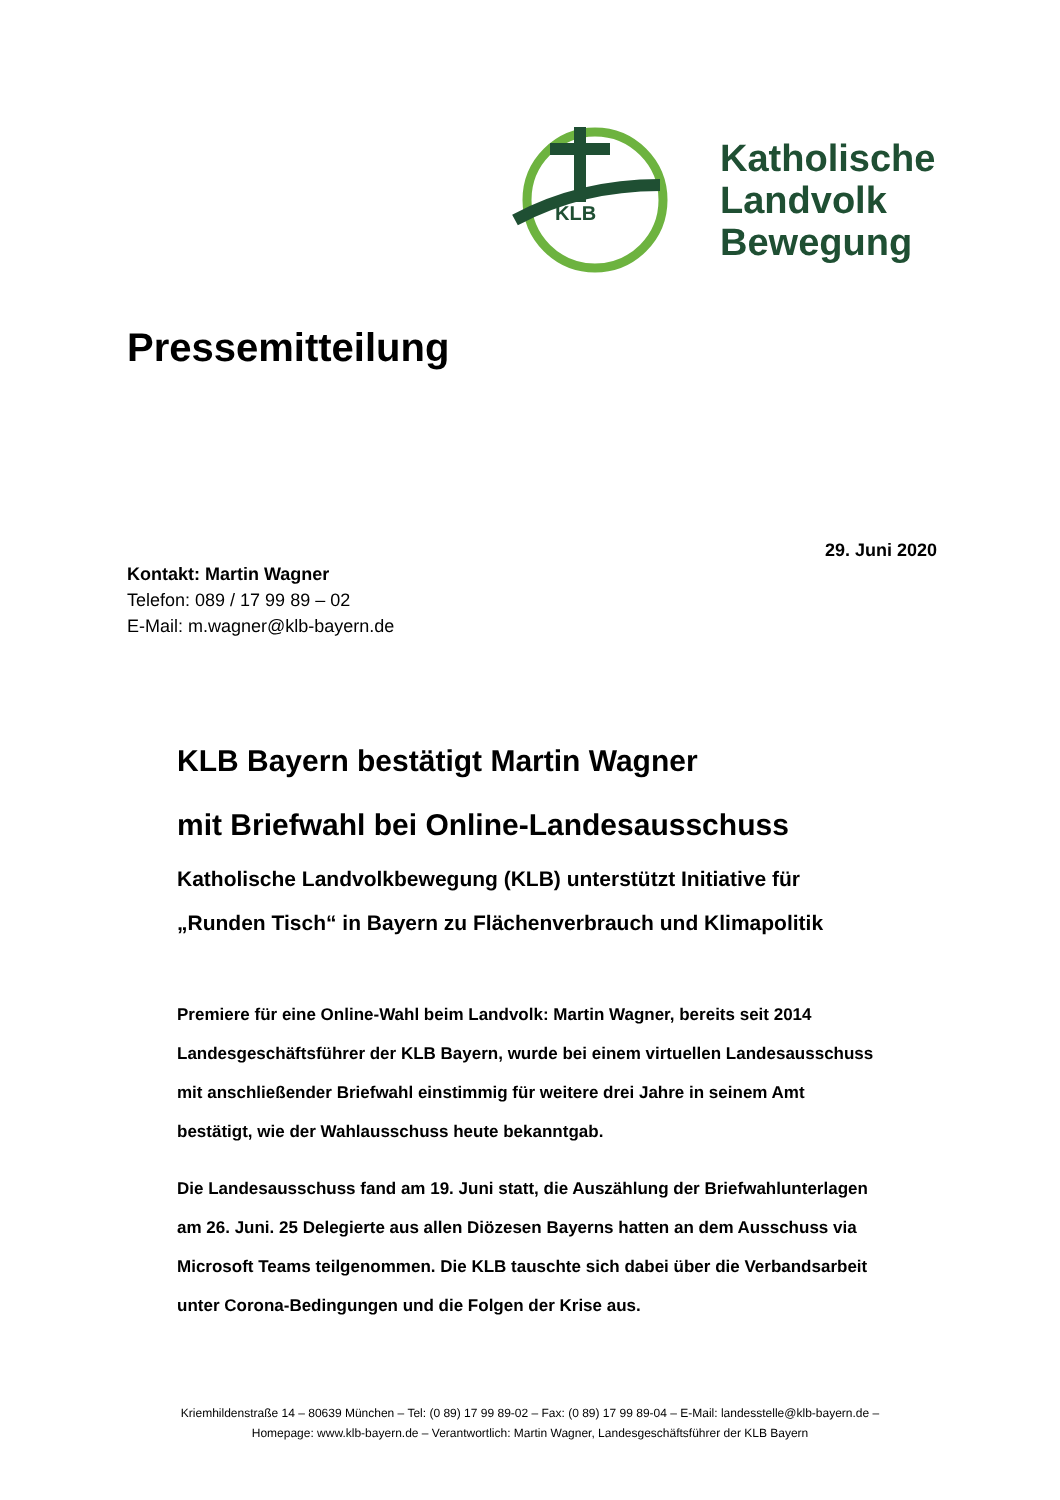KLB
Katholische
Landvolk
Bewegung
Pressemitteilung
29. Juni 2020
Kontakt: Martin Wagner
Telefon: 089 / 17 99 89 – 02
E-Mail: m.wagner@klb-bayern.de
KLB Bayern bestätigt Martin Wagner
mit Briefwahl bei Online-Landesausschuss
Katholische Landvolkbewegung (KLB) unterstützt Initiative für „Runden Tisch“ in Bayern zu Flächenverbrauch und Klimapolitik
Premiere für eine Online-Wahl beim Landvolk: Martin Wagner, bereits seit 2014 Landesgeschäftsführer der KLB Bayern, wurde bei einem virtuellen Landesausschuss mit anschließender Briefwahl einstimmig für weitere drei Jahre in seinem Amt bestätigt, wie der Wahlausschuss heute bekanntgab.
Die Landesausschuss fand am 19. Juni statt, die Auszählung der Briefwahlunterlagen am 26. Juni. 25 Delegierte aus allen Diözesen Bayerns hatten an dem Ausschuss via Microsoft Teams teilgenommen. Die KLB tauschte sich dabei über die Verbandsarbeit unter Corona-Bedingungen und die Folgen der Krise aus.
Kriemhildenstraße 14 – 80639 München – Tel: (0 89) 17 99 89-02 – Fax: (0 89) 17 99 89-04 – E-Mail: landesstelle@klb-bayern.de –
Homepage: www.klb-bayern.de – Verantwortlich: Martin Wagner, Landesgeschäftsführer der KLB Bayern